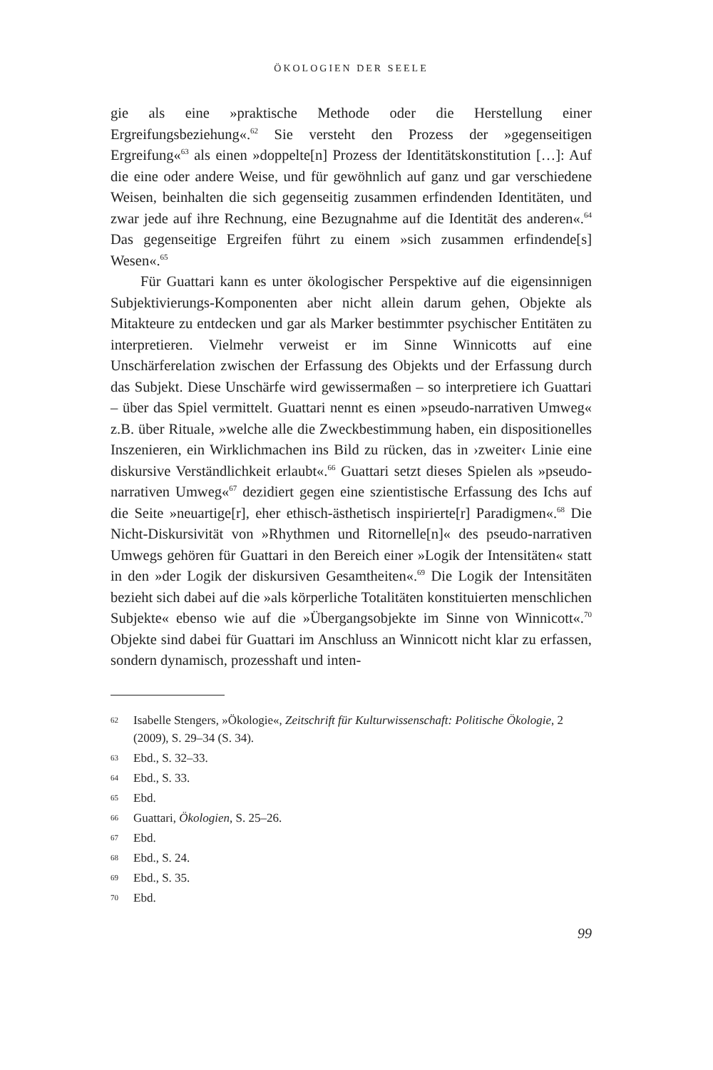ÖKOLOGIEN DER SEELE
gie als eine »praktische Methode oder die Herstellung einer Ergreifungsbeziehung«.<sup>62</sup> Sie versteht den Prozess der »gegenseitigen Ergreifung«<sup>63</sup> als einen »doppelte[n] Prozess der Identitätskonstitution […]: Auf die eine oder andere Weise, und für gewöhnlich auf ganz und gar verschiedene Weisen, beinhalten die sich gegenseitig zusammen erfindenden Identitäten, und zwar jede auf ihre Rechnung, eine Bezugnahme auf die Identität des anderen«.<sup>64</sup> Das gegenseitige Ergreifen führt zu einem »sich zusammen erfindende[s] Wesen«.<sup>65</sup>
Für Guattari kann es unter ökologischer Perspektive auf die eigensinnigen Subjektivierungs-Komponenten aber nicht allein darum gehen, Objekte als Mitakteure zu entdecken und gar als Marker bestimmter psychischer Entitäten zu interpretieren. Vielmehr verweist er im Sinne Winnicotts auf eine Unschärferelation zwischen der Erfassung des Objekts und der Erfassung durch das Subjekt. Diese Unschärfe wird gewissermaßen – so interpretiere ich Guattari – über das Spiel vermittelt. Guattari nennt es einen »pseudo-narrativen Umweg« z.B. über Rituale, »welche alle die Zweckbestimmung haben, ein dispositionelles Inszenieren, ein Wirklichmachen ins Bild zu rücken, das in ›zweiter‹ Linie eine diskursive Verständlichkeit erlaubt«.<sup>66</sup> Guattari setzt dieses Spielen als »pseudo-narrativen Umweg«<sup>67</sup> dezidiert gegen eine szientistische Erfassung des Ichs auf die Seite »neuartige[r], eher ethisch-ästhetisch inspirierte[r] Paradigmen«.<sup>68</sup> Die Nicht-Diskursivität von »Rhythmen und Ritornelle[n]« des pseudo-narrativen Umwegs gehören für Guattari in den Bereich einer »Logik der Intensitäten« statt in den »der Logik der diskursiven Gesamtheiten«.<sup>69</sup> Die Logik der Intensitäten bezieht sich dabei auf die »als körperliche Totalitäten konstituierten menschlichen Subjekte« ebenso wie auf die »Übergangsobjekte im Sinne von Winnicott«.<sup>70</sup> Objekte sind dabei für Guattari im Anschluss an Winnicott nicht klar zu erfassen, sondern dynamisch, prozesshaft und inten-
62 Isabelle Stengers, »Ökologie«, Zeitschrift für Kulturwissenschaft: Politische Ökologie, 2 (2009), S. 29–34 (S. 34).
63 Ebd., S. 32–33.
64 Ebd., S. 33.
65 Ebd.
66 Guattari, Ökologien, S. 25–26.
67 Ebd.
68 Ebd., S. 24.
69 Ebd., S. 35.
70 Ebd.
99